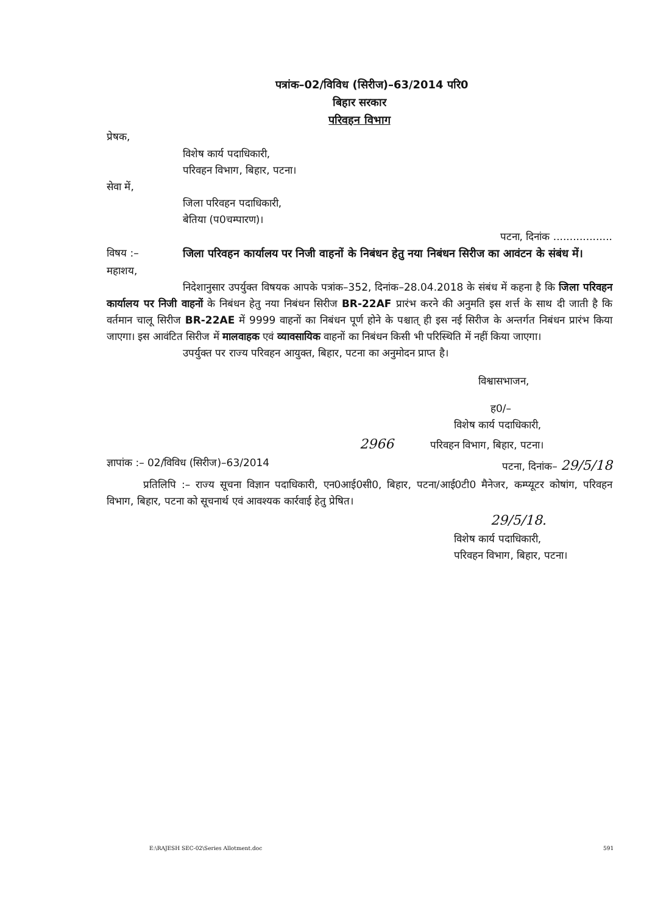पत्रांक–02/विविध (सिरीज)–63/2014 परि0
बिहार सरकार
परिवहन विभाग
प्रेषक,
विशेष कार्य पदाधिकारी,
परिवहन विभाग, बिहार, पटना।
सेवा में,
जिला परिवहन पदाधिकारी,
बेतिया (प0चम्पारण)।
पटना, दिनांक ..................
विषय :– जिला परिवहन कार्यालय पर निजी वाहनों के निबंधन हेतु नया निबंधन सिरीज का आवंटन के संबंध में।
महाशय,
निदेशानुसार उपर्युक्त विषयक आपके पत्रांक–352, दिनांक–28.04.2018 के संबंध में कहना है कि जिला परिवहन कार्यालय पर निजी वाहनों के निबंधन हेतु नया निबंधन सिरीज BR-22AF प्रारंभ करने की अनुमति इस शर्त्त के साथ दी जाती है कि वर्तमान चालू सिरीज BR-22AE में 9999 वाहनों का निबंधन पूर्ण होने के पश्चात् ही इस नई सिरीज के अन्तर्गत निबंधन प्रारंभ किया जाएगा। इस आवंटित सिरीज में मालवाहक एवं व्यावसायिक वाहनों का निबंधन किसी भी परिस्थिति में नहीं किया जाएगा।
उपर्युक्त पर राज्य परिवहन आयुक्त, बिहार, पटना का अनुमोदन प्राप्त है।
विश्वासभाजन,
ह0/–
विशेष कार्य पदाधिकारी,
2966 परिवहन विभाग, बिहार, पटना।
ज्ञापांक :– 02/विविध (सिरीज)–63/2014 पटना, दिनांक– 29/5/18
प्रतिलिपि :– राज्य सूचना विज्ञान पदाधिकारी, एन0आई0सी0, बिहार, पटना/आई0टी0 मैनेजर, कम्प्यूटर कोषांग, परिवहन विभाग, बिहार, पटना को सूचनार्थ एवं आवश्यक कार्रवाई हेतु प्रेषित।
29/5/18.
विशेष कार्य पदाधिकारी,
परिवहन विभाग, बिहार, पटना।
E:\RAJESH SEC-02\Series Allotment.doc
591